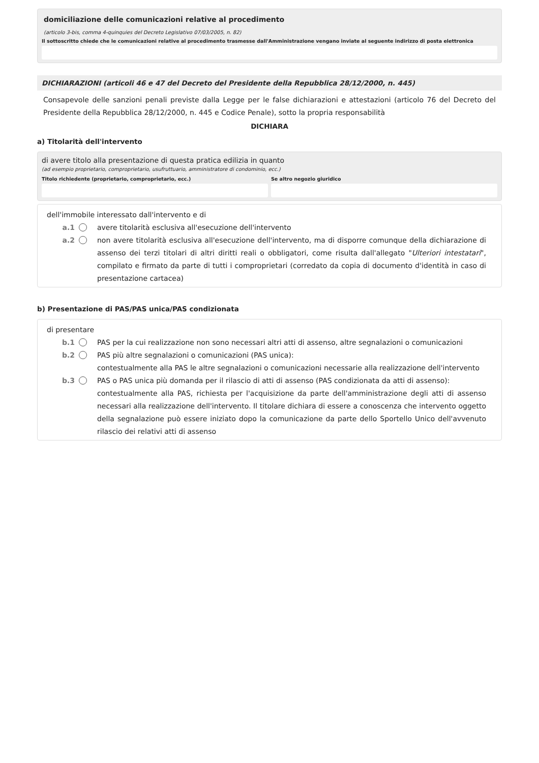domiciliazione delle comunicazioni relative al procedimento
(articolo 3-bis, comma 4-quinquies del Decreto Legislativo 07/03/2005, n. 82)
Il sottoscritto chiede che le comunicazioni relative al procedimento trasmesse dall'Amministrazione vengano inviate al seguente indirizzo di posta elettronica
DICHIARAZIONI (articoli 46 e 47 del Decreto del Presidente della Repubblica 28/12/2000, n. 445)
Consapevole delle sanzioni penali previste dalla Legge per le false dichiarazioni e attestazioni (articolo 76 del Decreto del Presidente della Repubblica 28/12/2000, n. 445 e Codice Penale), sotto la propria responsabilità
DICHIARA
a) Titolarità dell'intervento
di avere titolo alla presentazione di questa pratica edilizia in quanto
(ad esempio proprietario, comproprietario, usufruttuario, amministratore di condominio, ecc.)
Titolo richiedente (proprietario, comproprietario, ecc.)
Se altro negozio giuridico
dell'immobile interessato dall'intervento e di
a.1 avere titolarità esclusiva all'esecuzione dell'intervento
a.2 non avere titolarità esclusiva all'esecuzione dell'intervento, ma di disporre comunque della dichiarazione di assenso dei terzi titolari di altri diritti reali o obbligatori, come risulta dall'allegato "Ulteriori intestatari", compilato e firmato da parte di tutti i comproprietari (corredato da copia di documento d'identità in caso di presentazione cartacea)
b) Presentazione di PAS/PAS unica/PAS condizionata
di presentare
b.1 PAS per la cui realizzazione non sono necessari altri atti di assenso, altre segnalazioni o comunicazioni
b.2 PAS più altre segnalazioni o comunicazioni (PAS unica):
contestualmente alla PAS le altre segnalazioni o comunicazioni necessarie alla realizzazione dell'intervento
b.3 PAS o PAS unica più domanda per il rilascio di atti di assenso (PAS condizionata da atti di assenso):
contestualmente alla PAS, richiesta per l'acquisizione da parte dell'amministrazione degli atti di assenso necessari alla realizzazione dell'intervento. Il titolare dichiara di essere a conoscenza che intervento oggetto della segnalazione può essere iniziato dopo la comunicazione da parte dello Sportello Unico dell'avvenuto rilascio dei relativi atti di assenso